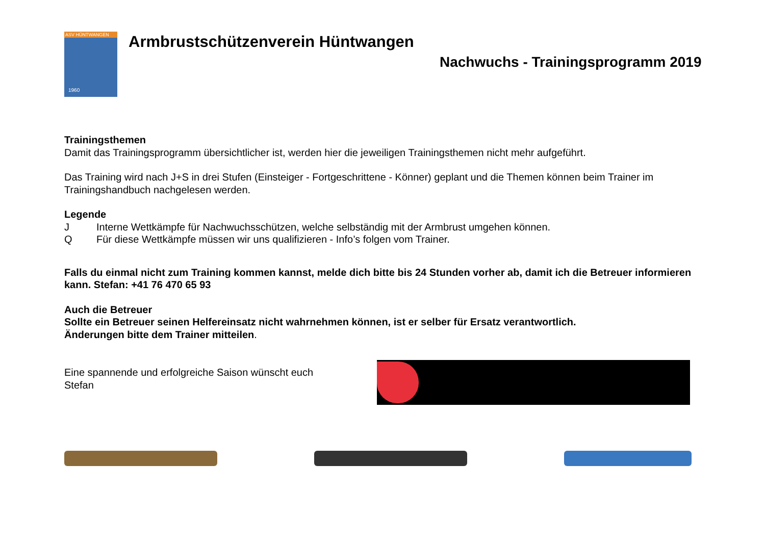ASV HÜNTWANGEN
1960
Armbrustschützenverein Hüntwangen
Nachwuchs - Trainingsprogramm 2019
Trainingsthemen
Damit das Trainingsprogramm übersichtlicher ist, werden hier die jeweiligen Trainingsthemen nicht mehr aufgeführt.
Das Training wird nach J+S in drei Stufen (Einsteiger - Fortgeschrittene - Könner) geplant und die Themen können beim Trainer im Trainingshandbuch nachgelesen werden.
Legende
J Interne Wettkämpfe für Nachwuchsschützen, welche selbständig mit der Armbrust umgehen können.
Q Für diese Wettkämpfe müssen wir uns qualifizieren - Info’s folgen vom Trainer.
Falls du einmal nicht zum Training kommen kannst, melde dich bitte bis 24 Stunden vorher ab, damit ich die Betreuer informieren kann. Stefan: +41 76 470 65 93
Auch die Betreuer
Sollte ein Betreuer seinen Helfereinsatz nicht wahrnehmen können, ist er selber für Ersatz verantwortlich.
Änderungen bitte dem Trainer mitteilen.
Eine spannende und erfolgreiche Saison wünscht euch
Stefan